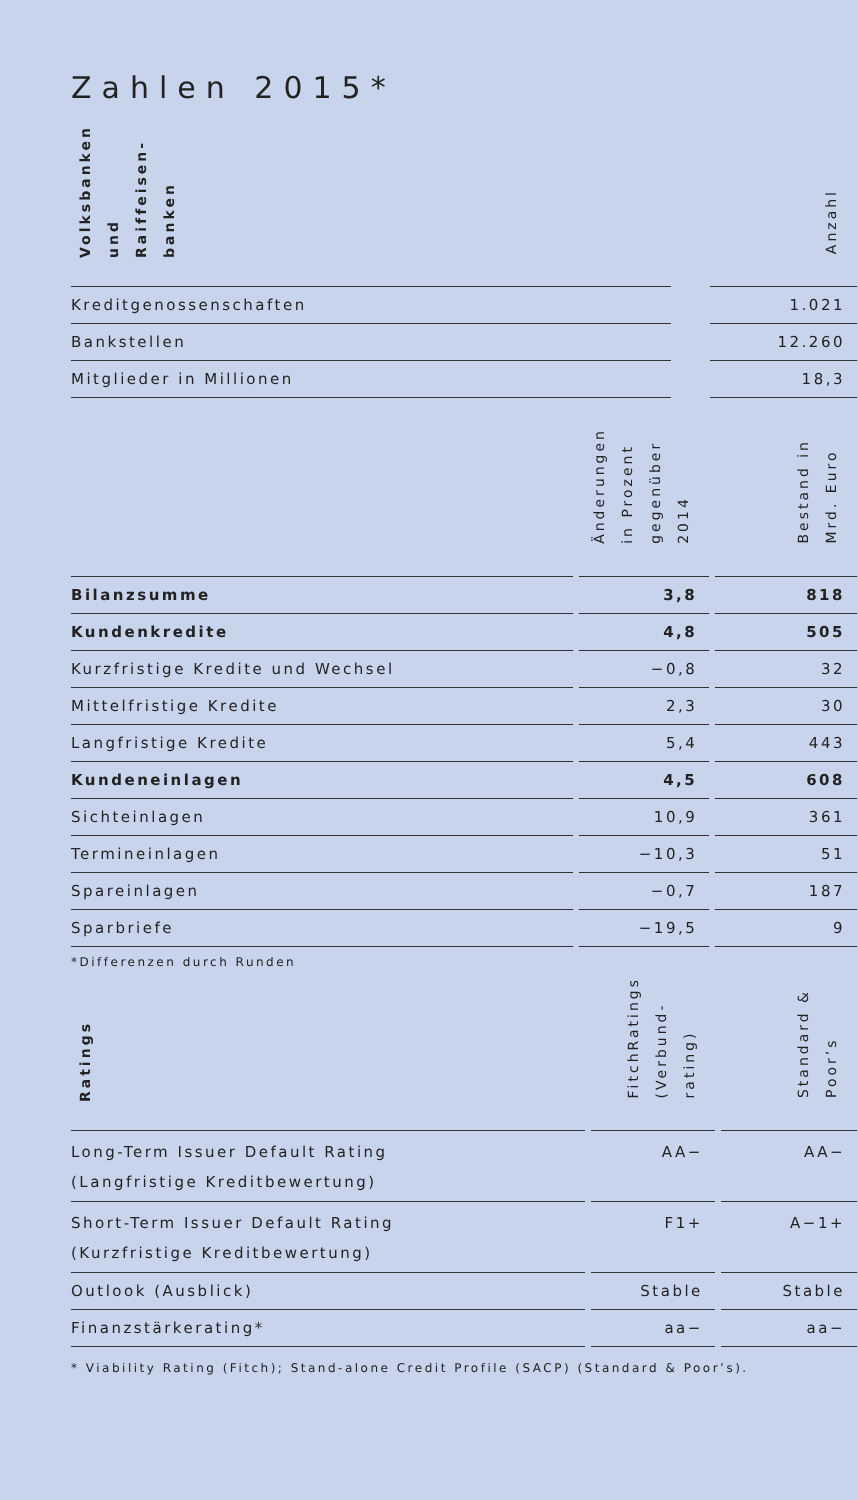Zahlen 2015*
| Volksbanken und Raiffeisen- banken | | Anzahl |
| --- | --- | --- |
| Kreditgenossenschaften | | 1.021 |
| Bankstellen | | 12.260 |
| Mitglieder in Millionen | | 18,3 |
| | Änderungen in Prozent gegenüber 2014 | Bestand in Mrd. Euro |
| Bilanzsumme | 3,8 | 818 |
| Kundenkredite | 4,8 | 505 |
| Kurzfristige Kredite und Wechsel | −0,8 | 32 |
| Mittelfristige Kredite | 2,3 | 30 |
| Langfristige Kredite | 5,4 | 443 |
| Kundeneinlagen | 4,5 | 608 |
| Sichteinlagen | 10,9 | 361 |
| Termineinlagen | −10,3 | 51 |
| Spareinlagen | −0,7 | 187 |
| Sparbriefe | −19,5 | 9 |
*Differenzen durch Runden
| Ratings | FitchRatings (Verbund- rating) | Standard & Poor’s |
| Long-Term Issuer Default Rating (Langfristige Kreditbewertung) | AA− | AA− |
| Short-Term Issuer Default Rating (Kurzfristige Kreditbewertung) | F1+ | A−1+ |
| Outlook (Ausblick) | Stable | Stable |
| Finanzstärkerating* | aa− | aa− |
* Viability Rating (Fitch); Stand-alone Credit Profile (SACP) (Standard & Poor’s).